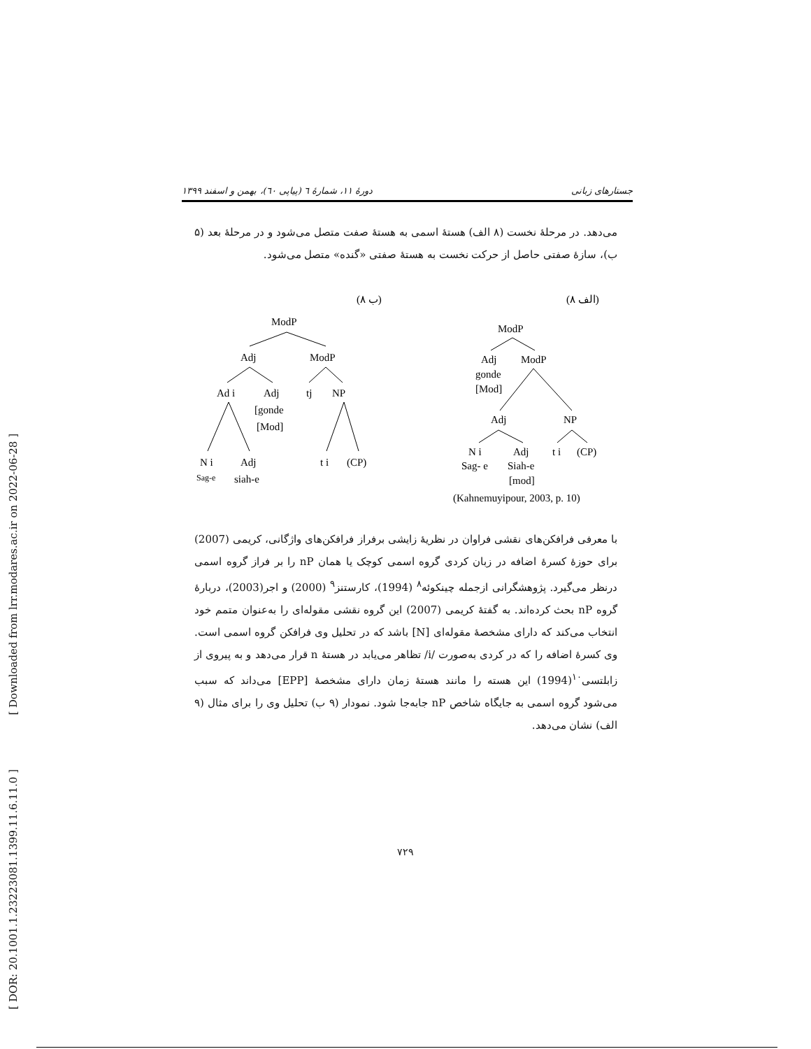[ Downloaded from lrr.modares.ac.ir on 2022-06-28 ]
[ DOR: 20.1001.1.23223081.1399.11.6.11.0 ]
جستارهای زبانی دورهٔ ۱۱، شمارهٔ ٦ (پیاپی ٦٠)، بهمن و اسفند ۱۳۹۹
می‌دهد. در مرحلهٔ نخست (۸ الف) هستهٔ اسمی به هستهٔ صفت متصل می‌شود و در مرحلهٔ بعد (۵ ب)، سازهٔ صفتی حاصل از حرکت نخست به هستهٔ صفتی «گنده» متصل می‌شود.
(۸ ب)
(۸ الف)
ModP
Adj
ModP
Ad i
Adj
tj
NP
[gonde
[Mod]
N i
Adj
t i
(CP)
Sag-e
siah-e
ModP
Adj
ModP
gonde
[Mod]
Adj
NP
N i
Adj
t i
(CP)
Sag- e
Siah-e
[mod]
(Kahnemuyipour, 2003, p. 10)
با معرفی فرافکن‌های نقشی فراوان در نظریهٔ زایشی برفراز فرافکن‌های واژگانی، کریمی (2007) برای حوزهٔ کسرهٔ اضافه در زبان کردی گروه اسمی کوچک یا همان nP را بر فراز گروه اسمی درنظر می‌گیرد. پژوهشگرانی ازجمله چینکوئه<sup>۸</sup> (1994)، کارستنز<sup>۹</sup> (2000) و اجر(2003)، دربارهٔ گروه nP بحث کرده‌اند. به گفتهٔ کریمی (2007) این گروه نقشی مقوله‌ای را به‌عنوان متمم خود انتخاب می‌کند که دارای مشخصهٔ مقوله‌ای [N] باشد که در تحلیل وی فرافکن گروه اسمی است. وی کسرهٔ اضافه را که در کردی به‌صورت /i/ تظاهر می‌یابد در هستهٔ n قرار می‌دهد و به پیروی از زابلتسی<sup>۱۰</sup>(1994) این هسته را مانند هستهٔ زمان دارای مشخصهٔ [EPP] می‌داند که سبب می‌شود گروه اسمی به جایگاه شاخص nP جابه‌جا شود. نمودار (۹ ب) تحلیل وی را برای مثال (۹ الف) نشان می‌دهد.
۷۲۹